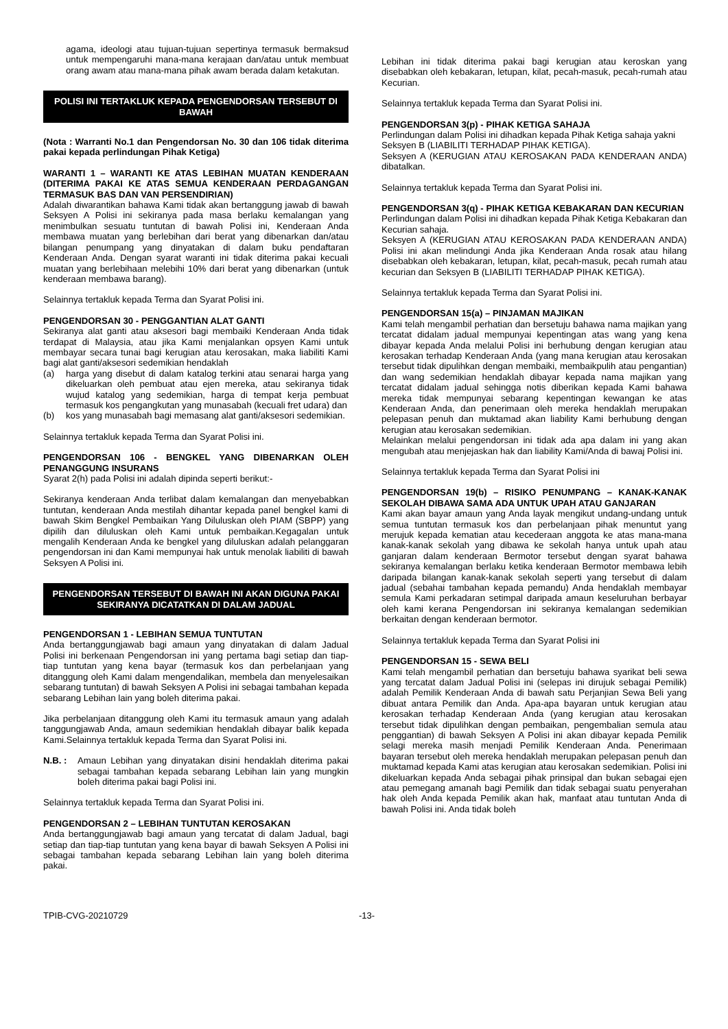agama, ideologi atau tujuan-tujuan sepertinya termasuk bermaksud untuk mempengaruhi mana-mana kerajaan dan/atau untuk membuat orang awam atau mana-mana pihak awam berada dalam ketakutan.
POLISI INI TERTAKLUK KEPADA PENGENDORSAN TERSEBUT DI BAWAH
(Nota : Warranti No.1 dan Pengendorsan No. 30 dan 106 tidak diterima pakai kepada perlindungan Pihak Ketiga)
WARANTI 1 – WARANTI KE ATAS LEBIHAN MUATAN KENDERAAN (DITERIMA PAKAI KE ATAS SEMUA KENDERAAN PERDAGANGAN TERMASUK BAS DAN VAN PERSENDIRIAN)
Adalah diwarantikan bahawa Kami tidak akan bertanggung jawab di bawah Seksyen A Polisi ini sekiranya pada masa berlaku kemalangan yang menimbulkan sesuatu tuntutan di bawah Polisi ini, Kenderaan Anda membawa muatan yang berlebihan dari berat yang dibenarkan dan/atau bilangan penumpang yang dinyatakan di dalam buku pendaftaran Kenderaan Anda. Dengan syarat waranti ini tidak diterima pakai kecuali muatan yang berlebihaan melebihi 10% dari berat yang dibenarkan (untuk kenderaan membawa barang).
Selainnya tertakluk kepada Terma dan Syarat Polisi ini.
PENGENDORSAN 30 - PENGGANTIAN ALAT GANTI
Sekiranya alat ganti atau aksesori bagi membaiki Kenderaan Anda tidak terdapat di Malaysia, atau jika Kami menjalankan opsyen Kami untuk membayar secara tunai bagi kerugian atau kerosakan, maka liabiliti Kami bagi alat ganti/aksesori sedemikian hendaklah
(a) harga yang disebut di dalam katalog terkini atau senarai harga yang dikeluarkan oleh pembuat atau ejen mereka, atau sekiranya tidak wujud katalog yang sedemikian, harga di tempat kerja pembuat termasuk kos pengangkutan yang munasabah (kecuali fret udara) dan
(b) kos yang munasabah bagi memasang alat ganti/aksesori sedemikian.
Selainnya tertakluk kepada Terma dan Syarat Polisi ini.
PENGENDORSAN 106 - BENGKEL YANG DIBENARKAN OLEH PENANGGUNG INSURANS
Syarat 2(h) pada Polisi ini adalah dipinda seperti berikut:-
Sekiranya kenderaan Anda terlibat dalam kemalangan dan menyebabkan tuntutan, kenderaan Anda mestilah dihantar kepada panel bengkel kami di bawah Skim Bengkel Pembaikan Yang Diluluskan oleh PIAM (SBPP) yang dipilih dan diluluskan oleh Kami untuk pembaikan.Kegagalan untuk mengalih Kenderaan Anda ke bengkel yang diluluskan adalah pelanggaran pengendorsan ini dan Kami mempunyai hak untuk menolak liabiliti di bawah Seksyen A Polisi ini.
PENGENDORSAN TERSEBUT DI BAWAH INI AKAN DIGUNA PAKAI SEKIRANYA DICATATKAN DI DALAM JADUAL
PENGENDORSAN 1 - LEBIHAN SEMUA TUNTUTAN
Anda bertanggungjawab bagi amaun yang dinyatakan di dalam Jadual Polisi ini berkenaan Pengendorsan ini yang pertama bagi setiap dan tiap-tiap tuntutan yang kena bayar (termasuk kos dan perbelanjaan yang ditanggung oleh Kami dalam mengendalikan, membela dan menyelesaikan sebarang tuntutan) di bawah Seksyen A Polisi ini sebagai tambahan kepada sebarang Lebihan lain yang boleh diterima pakai.
Jika perbelanjaan ditanggung oleh Kami itu termasuk amaun yang adalah tanggungjawab Anda, amaun sedemikian hendaklah dibayar balik kepada Kami.Selainnya tertakluk kepada Terma dan Syarat Polisi ini.
N.B. : Amaun Lebihan yang dinyatakan disini hendaklah diterima pakai sebagai tambahan kepada sebarang Lebihan lain yang mungkin boleh diterima pakai bagi Polisi ini.
Selainnya tertakluk kepada Terma dan Syarat Polisi ini.
PENGENDORSAN 2 – LEBIHAN TUNTUTAN KEROSAKAN
Anda bertanggungjawab bagi amaun yang tercatat di dalam Jadual, bagi setiap dan tiap-tiap tuntutan yang kena bayar di bawah Seksyen A Polisi ini sebagai tambahan kepada sebarang Lebihan lain yang boleh diterima pakai.
Lebihan ini tidak diterima pakai bagi kerugian atau keroskan yang disebabkan oleh kebakaran, letupan, kilat, pecah-masuk, pecah-rumah atau Kecurian.
Selainnya tertakluk kepada Terma dan Syarat Polisi ini.
PENGENDORSAN 3(p) - PIHAK KETIGA SAHAJA
Perlindungan dalam Polisi ini dihadkan kepada Pihak Ketiga sahaja yakni
Seksyen B (LIABILITI TERHADAP PIHAK KETIGA).
Seksyen A (KERUGIAN ATAU KEROSAKAN PADA KENDERAAN ANDA) dibatalkan.
Selainnya tertakluk kepada Terma dan Syarat Polisi ini.
PENGENDORSAN 3(q) - PIHAK KETIGA KEBAKARAN DAN KECURIAN
Perlindungan dalam Polisi ini dihadkan kepada Pihak Ketiga Kebakaran dan Kecurian sahaja.
Seksyen A (KERUGIAN ATAU KEROSAKAN PADA KENDERAAN ANDA) Polisi ini akan melindungi Anda jika Kenderaan Anda rosak atau hilang disebabkan oleh kebakaran, letupan, kilat, pecah-masuk, pecah rumah atau kecurian dan Seksyen B (LIABILITI TERHADAP PIHAK KETIGA).
Selainnya tertakluk kepada Terma dan Syarat Polisi ini.
PENGENDORSAN 15(a) – PINJAMAN MAJIKAN
Kami telah mengambil perhatian dan bersetuju bahawa nama majikan yang tercatat didalam jadual mempunyai kepentingan atas wang yang kena dibayar kepada Anda melalui Polisi ini berhubung dengan kerugian atau kerosakan terhadap Kenderaan Anda (yang mana kerugian atau kerosakan tersebut tidak dipulihkan dengan membaiki, membaikpulih atau pengantian) dan wang sedemikian hendaklah dibayar kepada nama majikan yang tercatat didalam jadual sehingga notis diberikan kepada Kami bahawa mereka tidak mempunyai sebarang kepentingan kewangan ke atas Kenderaan Anda, dan penerimaan oleh mereka hendaklah merupakan pelepasan penuh dan muktamad akan liability Kami berhubung dengan kerugian atau kerosakan sedemikian.
Melainkan melalui pengendorsan ini tidak ada apa dalam ini yang akan mengubah atau menjejaskan hak dan liability Kami/Anda di bawaj Polisi ini.
Selainnya tertakluk kepada Terma dan Syarat Polisi ini
PENGENDORSAN 19(b) – RISIKO PENUMPANG – KANAK-KANAK SEKOLAH DIBAWA SAMA ADA UNTUK UPAH ATAU GANJARAN
Kami akan bayar amaun yang Anda layak mengikut undang-undang untuk semua tuntutan termasuk kos dan perbelanjaan pihak menuntut yang merujuk kepada kematian atau kecederaan anggota ke atas mana-mana kanak-kanak sekolah yang dibawa ke sekolah hanya untuk upah atau ganjaran dalam kenderaan Bermotor tersebut dengan syarat bahawa sekiranya kemalangan berlaku ketika kenderaan Bermotor membawa lebih daripada bilangan kanak-kanak sekolah seperti yang tersebut di dalam jadual (sebahai tambahan kepada pemandu) Anda hendaklah membayar semula Kami perkadaran setimpal daripada amaun keseluruhan berbayar oleh kami kerana Pengendorsan ini sekiranya kemalangan sedemikian berkaitan dengan kenderaan bermotor.
Selainnya tertakluk kepada Terma dan Syarat Polisi ini
PENGENDORSAN 15 - SEWA BELI
Kami telah mengambil perhatian dan bersetuju bahawa syarikat beli sewa yang tercatat dalam Jadual Polisi ini (selepas ini dirujuk sebagai Pemilik) adalah Pemilik Kenderaan Anda di bawah satu Perjanjian Sewa Beli yang dibuat antara Pemilik dan Anda. Apa-apa bayaran untuk kerugian atau kerosakan terhadap Kenderaan Anda (yang kerugian atau kerosakan tersebut tidak dipulihkan dengan pembaikan, pengembalian semula atau penggantian) di bawah Seksyen A Polisi ini akan dibayar kepada Pemilik selagi mereka masih menjadi Pemilik Kenderaan Anda. Penerimaan bayaran tersebut oleh mereka hendaklah merupakan pelepasan penuh dan muktamad kepada Kami atas kerugian atau kerosakan sedemikian. Polisi ini dikeluarkan kepada Anda sebagai pihak prinsipal dan bukan sebagai ejen atau pemegang amanah bagi Pemilik dan tidak sebagai suatu penyerahan hak oleh Anda kepada Pemilik akan hak, manfaat atau tuntutan Anda di bawah Polisi ini. Anda tidak boleh
TPIB-CVG-20210729 -13-